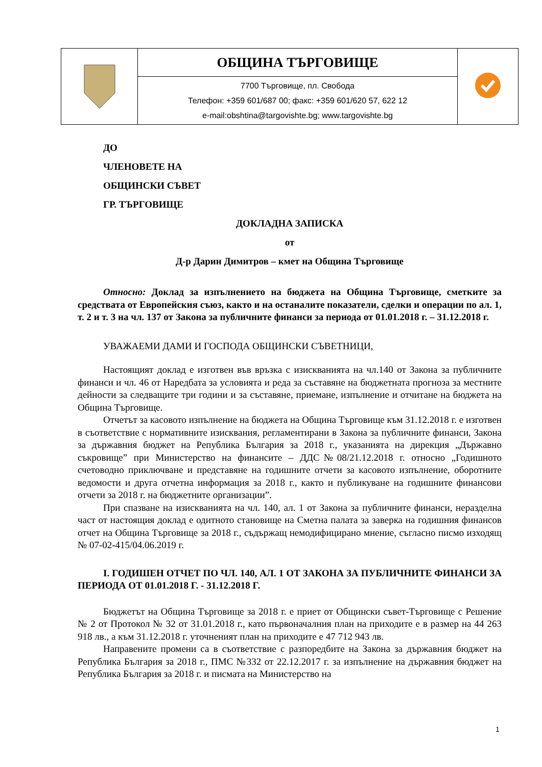| | ОБЩИНА ТЪРГОВИЩЕ | |
| | 7700 Търговище, пл. Свобода Телефон: +359 601/687 00; факс: +359 601/620 57, 622 12 e-mail:obshtina@targovishte.bg; www.targovishte.bg | |
ДО
ЧЛЕНОВЕТЕ НА
ОБЩИНСКИ СЪВЕТ
ГР. ТЪРГОВИЩЕ
ДОКЛАДНА ЗАПИСКА
от
Д-р Дарин Димитров – кмет на Община Търговище
Относно: Доклад за изпълнението на бюджета на Община Търговище, сметките за средствата от Европейския съюз, както и на останалите показатели, сделки и операции по ал. 1, т. 2 и т. 3 на чл. 137 от Закона за публичните финанси за периода от 01.01.2018 г. – 31.12.2018 г.
УВАЖАЕМИ ДАМИ И ГОСПОДА ОБЩИНСКИ СЪВЕТНИЦИ,
Настоящият доклад е изготвен във връзка с изискванията на чл.140 от Закона за публичните финанси и чл. 46 от Наредбата за условията и реда за съставяне на бюджетната прогноза за местните дейности за следващите три години и за съставяне, приемане, изпълнение и отчитане на бюджета на Община Търговище.
Отчетът за касовото изпълнение на бюджета на Община Търговище към 31.12.2018 г. е изготвен в съответствие с нормативните изисквания, регламентирани в Закона за публичните финанси, Закона за държавния бюджет на Република България за 2018 г., указанията на дирекция „Държавно съкровище” при Министерство на финансите – ДДС№08/21.12.2018 г. относно „Годишното счетоводно приключване и представяне на годишните отчети за касовото изпълнение, оборотните ведомости и друга отчетна информация за 2018 г., както и публикуване на годишните финансови отчети за 2018 г. на бюджетните организации”.
При спазване на изискванията на чл. 140, ал. 1 от Закона за публичните финанси, неразделна част от настоящия доклад е одитното становище на Сметна палата за заверка на годишния финансов отчет на Община Търговище за 2018 г., съдържащ немодифицирано мнение, съгласно писмо изходящ № 07-02-415/04.06.2019 г.
I. ГОДИШЕН ОТЧЕТ ПО ЧЛ. 140, АЛ. 1 ОТ ЗАКОНА ЗА ПУБЛИЧНИТЕ ФИНАНСИ ЗА ПЕРИОДА ОТ 01.01.2018 Г. - 31.12.2018 Г.
Бюджетът на Община Търговище за 2018 г. е приет от Общински съвет-Търговище с Решение № 2 от Протокол № 32 от 31.01.2018 г., като първоначалния план на приходите е в размер на 44 263 918 лв., а към 31.12.2018 г. уточненият план на приходите е 47 712 943 лв.
Направените промени са в съответствие с разпоредбите на Закона за държавния бюджет на Република България за 2018 г., ПМС №332 от 22.12.2017 г. за изпълнение на държавния бюджет на Република България за 2018 г. и писмата на Министерство на
1